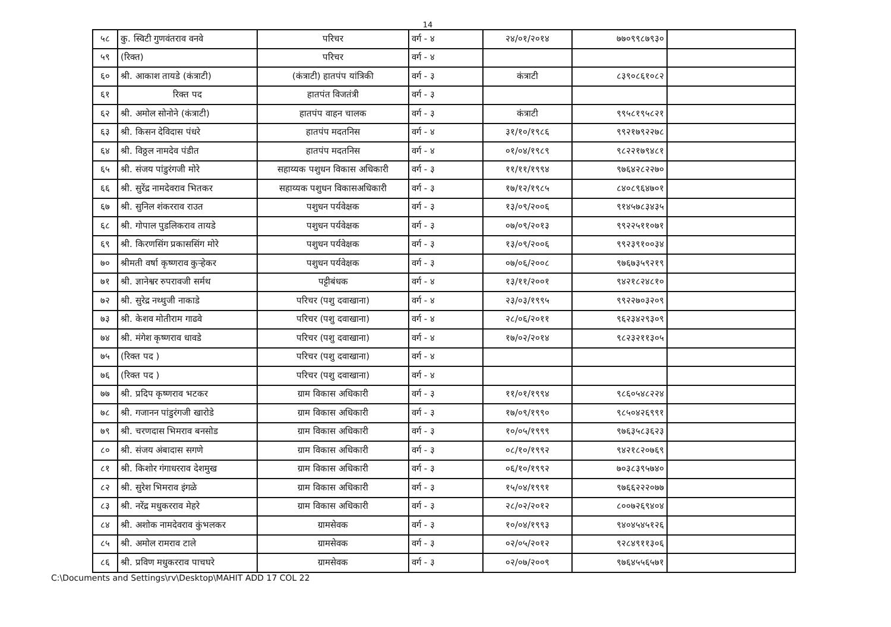14
| ५८ | कु. स्विटी गुणवंतराव वनवे | परिचर | वर्ग - ४ | २४/०१/२०१४ | ७७०९९८७९३० | |
| ५९ | (रिक्त) | परिचर | वर्ग - ४ | | | |
| ६० | श्री. आकाश तायडे (कंत्राटी) | (कंत्राटी) हातपंप यांत्रिकी | वर्ग - ३ | कंत्राटी | ८३९०८६१०८२ | |
| ६१ | रिक्त पद | हातपंत विजतंत्री | वर्ग - ३ | | | |
| ६२ | श्री. अमोल सोनोने (कंत्राटी) | हातपंप वाहन चालक | वर्ग - ३ | कंत्राटी | ९९५८१९५८२१ | |
| ६३ | श्री. किसन देविदास पंधरे | हातपंप मदतनिस | वर्ग - ४ | ३१/१०/१९८६ | ९९२१७९२२७८ | |
| ६४ | श्री. विठ्ठल नामदेव पंडीत | हातपंप मदतनिस | वर्ग - ४ | ०१/०४/१९८९ | ९८२२१७९४८१ | |
| ६५ | श्री. संजय पांडुरंगजी मोरे | सहाय्यक पशुधन विकास अधिकारी | वर्ग - ३ | ११/११/१९९४ | ९७६४२८२२७० | |
| ६६ | श्री. सुरेंद्र नामदेवराव भितकर | सहाय्यक पशुधन विकासअधिकारी | वर्ग - ३ | १७/१२/१९८५ | ८४०८९६४७०१ | |
| ६७ | श्री. सुनिल शंकरराव राउत | पशुधन पर्यवेक्षक | वर्ग - ३ | १३/०९/२००६ | ९१४५७८३४३५ | |
| ६८ | श्री. गोपाल पुडलिकराव तायडे | पशुधन पर्यवेक्षक | वर्ग - ३ | ०७/०९/२०१३ | ९९२२५११०७१ | |
| ६९ | श्री. किरणसिंग प्रकाससिंग मोरे | पशुधन पर्यवेक्षक | वर्ग - ३ | १३/०९/२००६ | ९९२३९१००३४ | |
| ७० | श्रीमती वर्षा कृष्णराव कुऱ्हेकर | पशुधन पर्यवेक्षक | वर्ग - ३ | ०७/०६/२००८ | ९७६७३५९२१९ | |
| ७१ | श्री. ज्ञानेश्वर रुपरावजी सर्मथ | पट्टीबंधक | वर्ग - ४ | १३/११/२००१ | ९४२१८२४८१० | |
| ७२ | श्री. सुरेद्र नथ्थुजी नाकाडे | परिचर (पशु दवाखाना) | वर्ग - ४ | २३/०३/१९९५ | ९९२२७०३२०९ | |
| ७३ | श्री. केशव मोतीराम गाढवे | परिचर (पशु दवाखाना) | वर्ग - ४ | २८/०६/२०११ | ९६२३४२९३०९ | |
| ७४ | श्री. मंगेश कृष्णराव धावडे | परिचर (पशु दवाखाना) | वर्ग - ४ | १७/०२/२०१४ | ९८२३२११३०५ | |
| ७५ | (रिक्त पद ) | परिचर (पशु दवाखाना) | वर्ग - ४ | | | |
| ७६ | (रिक्त पद ) | परिचर (पशु दवाखाना) | वर्ग - ४ | | | |
| ७७ | श्री. प्रदिप कृष्णराव भटकर | ग्राम विकास अधिकारी | वर्ग - ३ | ११/०१/१९९४ | ९८६०५४८२२४ | |
| ७८ | श्री. गजानन पांडुरंगजी खारोडे | ग्राम विकास अधिकारी | वर्ग - ३ | १७/०९/१९९० | ९८५०४२६९९१ | |
| ७९ | श्री. चरणदास भिमराव बनसोड | ग्राम विकास अधिकारी | वर्ग - ३ | १०/०५/१९९९ | ९७६३५८३६२३ | |
| ८० | श्री. संजय अंबादास सगणे | ग्राम विकास अधिकारी | वर्ग - ३ | ०८/१०/१९९२ | ९४२१८२०७६९ | |
| ८१ | श्री. किशोर गंगाधरराव देशमुख | ग्राम विकास अधिकारी | वर्ग - ३ | ०६/१०/१९९२ | ७०३८३९५७४० | |
| ८२ | श्री. सुरेश भिमराव इंगळे | ग्राम विकास अधिकारी | वर्ग - ३ | १५/०४/१९९१ | ९७६६२२२०७७ | |
| ८३ | श्री. नरेंद्र मधुकरराव मेहरे | ग्राम विकास अधिकारी | वर्ग - ३ | २८/०२/२०१२ | ८००७२६९४०४ | |
| ८४ | श्री. अशोक नामदेवराव कुंभलकर | ग्रामसेवक | वर्ग - ३ | १०/०४/१९९३ | ९४०४५४५१२६ | |
| ८५ | श्री. अमोल रामराव टाले | ग्रामसेवक | वर्ग - ३ | ०२/०५/२०१२ | ९२८४९११३०६ | |
| ८६ | श्री. प्रविण मधुकरराव पाचघरे | ग्रामसेवक | वर्ग - ३ | ०२/०७/२००९ | ९७६४५५६५७१ | |
C:\Documents and Settings\rv\Desktop\MAHIT ADD 17 COL 22